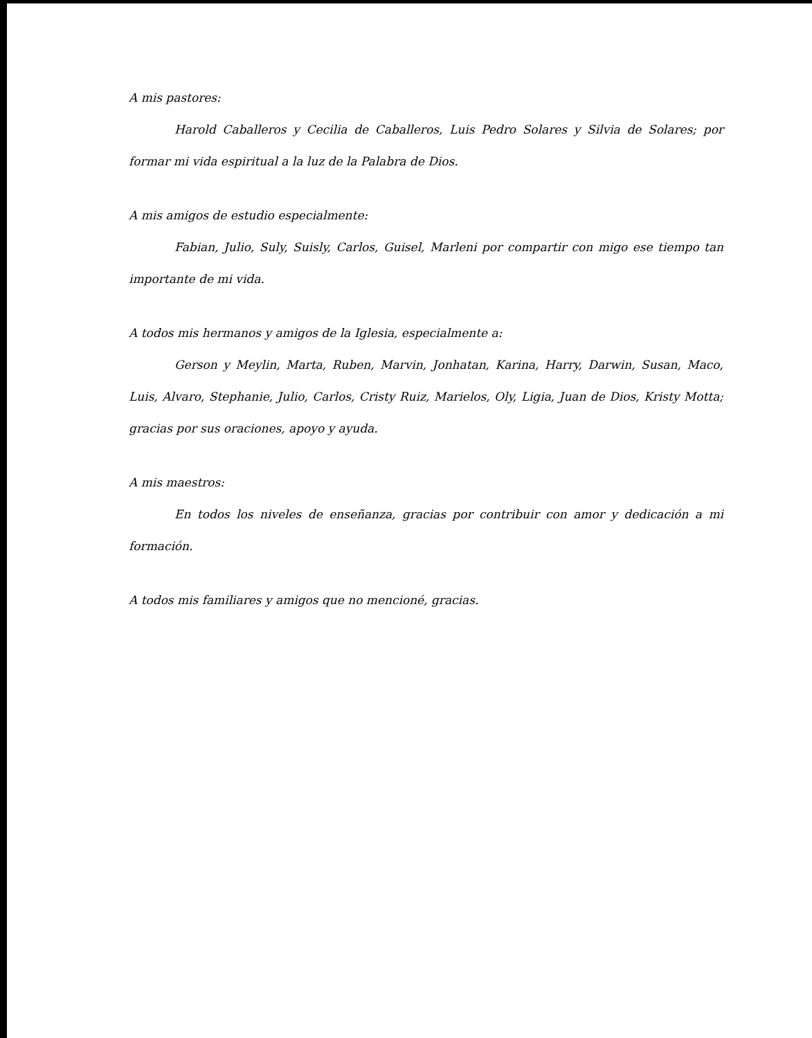A mis pastores:
Harold Caballeros y Cecilia de Caballeros, Luis Pedro Solares y Silvia de Solares; por formar mi vida espiritual a la luz de la Palabra de Dios.
A mis amigos de estudio especialmente:
Fabian, Julio, Suly, Suisly, Carlos, Guisel, Marleni por compartir con migo ese tiempo tan importante de mi vida.
A todos mis hermanos y amigos de la Iglesia, especialmente a:
Gerson y Meylin, Marta, Ruben, Marvin, Jonhatan, Karina, Harry, Darwin, Susan, Maco, Luis, Alvaro, Stephanie, Julio, Carlos, Cristy Ruiz, Marielos, Oly, Ligia, Juan de Dios, Kristy Motta; gracias por sus oraciones, apoyo y ayuda.
A mis maestros:
En todos los niveles de enseñanza, gracias por contribuir con amor y dedicación a mi formación.
A todos mis familiares y amigos que no mencioné, gracias.